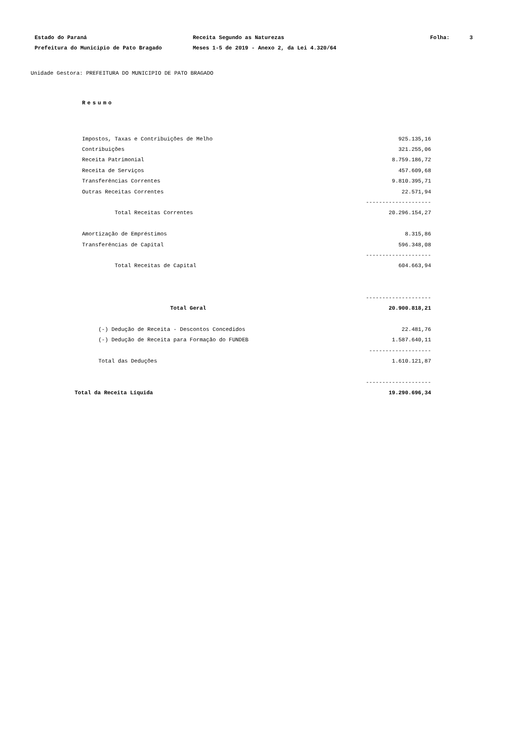Estado do Paraná Receita Segundo as Naturezas Folha: 3
Prefeitura do Municipio de Pato Bragado Meses 1-5 de 2019 - Anexo 2, da Lei 4.320/64
Unidade Gestora: PREFEITURA DO MUNICIPIO DE PATO BRAGADO
Resumo
| | Impostos, Taxas e Contribuições de Melho | 925.135,16 |
| | Contribuições | 321.255,06 |
| | Receita Patrimonial | 8.759.186,72 |
| | Receita de Serviços | 457.609,68 |
| | Transferências Correntes | 9.810.395,71 |
| | Outras Receitas Correntes | 22.571,94 |
| | | -------------------- |
| | Total Receitas Correntes | 20.296.154,27 |
| | Amortização de Empréstimos | 8.315,86 |
| | Transferências de Capital | 596.348,08 |
| | | -------------------- |
| | Total Receitas de Capital | 604.663,94 |
| | | -------------------- |
| | Total Geral | 20.900.818,21 |
| | (-) Dedução de Receita - Descontos Concedidos | 22.481,76 |
| | (-) Dedução de Receita para Formação do FUNDEB | 1.587.640,11 |
| | | ------------------- |
| | Total das Deduções | 1.610.121,87 |
| | | -------------------- |
| | Total da Receita Líquida | 19.290.696,34 |